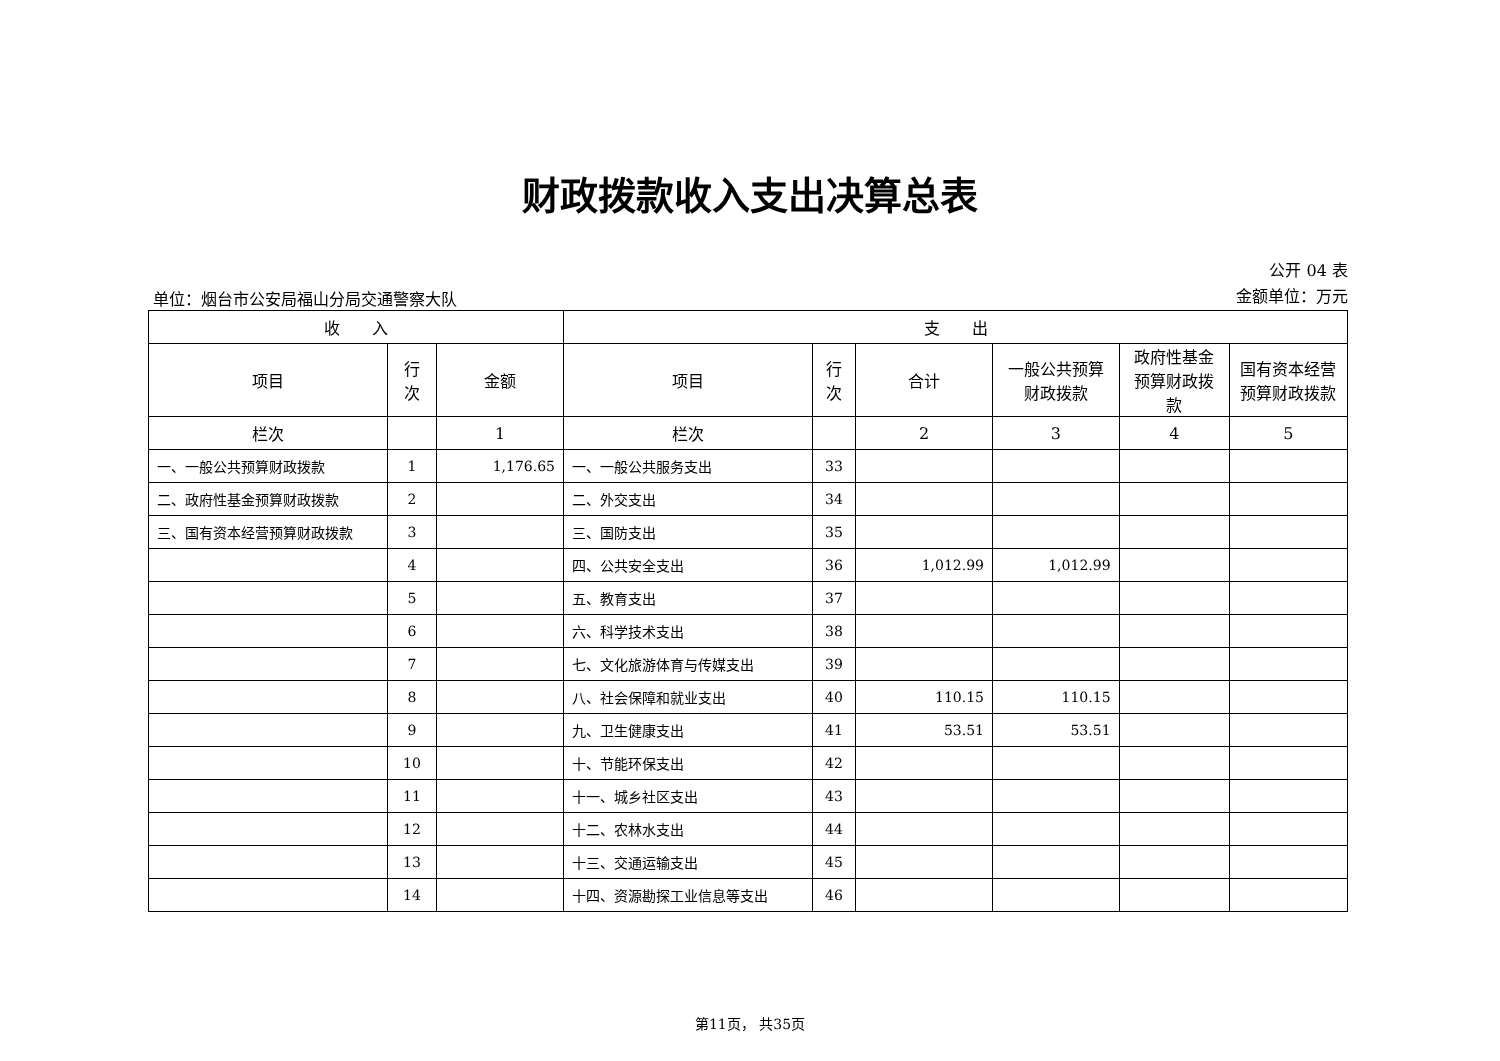财政拨款收入支出决算总表
单位：烟台市公安局福山分局交通警察大队
公开 04 表
金额单位：万元
| 收 入 | | | 支 出 | | | | | |
| --- | --- | --- | --- | --- | --- | --- | --- | --- |
| 项目 | 行 次 | 金额 | 项目 | 行 次 | 合计 | 一般公共预算财政拨款 | 政府性基金预算财政拨款 | 国有资本经营预算财政拨款 |
| 栏次 | | 1 | 栏次 | | 2 | 3 | 4 | 5 |
| 一、一般公共预算财政拨款 | 1 | 1,176.65 | 一、一般公共服务支出 | 33 | | | | |
| 二、政府性基金预算财政拨款 | 2 | | 二、外交支出 | 34 | | | | |
| 三、国有资本经营预算财政拨款 | 3 | | 三、国防支出 | 35 | | | | |
| | 4 | | 四、公共安全支出 | 36 | 1,012.99 | 1,012.99 | | |
| | 5 | | 五、教育支出 | 37 | | | | |
| | 6 | | 六、科学技术支出 | 38 | | | | |
| | 7 | | 七、文化旅游体育与传媒支出 | 39 | | | | |
| | 8 | | 八、社会保障和就业支出 | 40 | 110.15 | 110.15 | | |
| | 9 | | 九、卫生健康支出 | 41 | 53.51 | 53.51 | | |
| | 10 | | 十、节能环保支出 | 42 | | | | |
| | 11 | | 十一、城乡社区支出 | 43 | | | | |
| | 12 | | 十二、农林水支出 | 44 | | | | |
| | 13 | | 十三、交通运输支出 | 45 | | | | |
| | 14 | | 十四、资源勘探工业信息等支出 | 46 | | | | |
第11页， 共35页